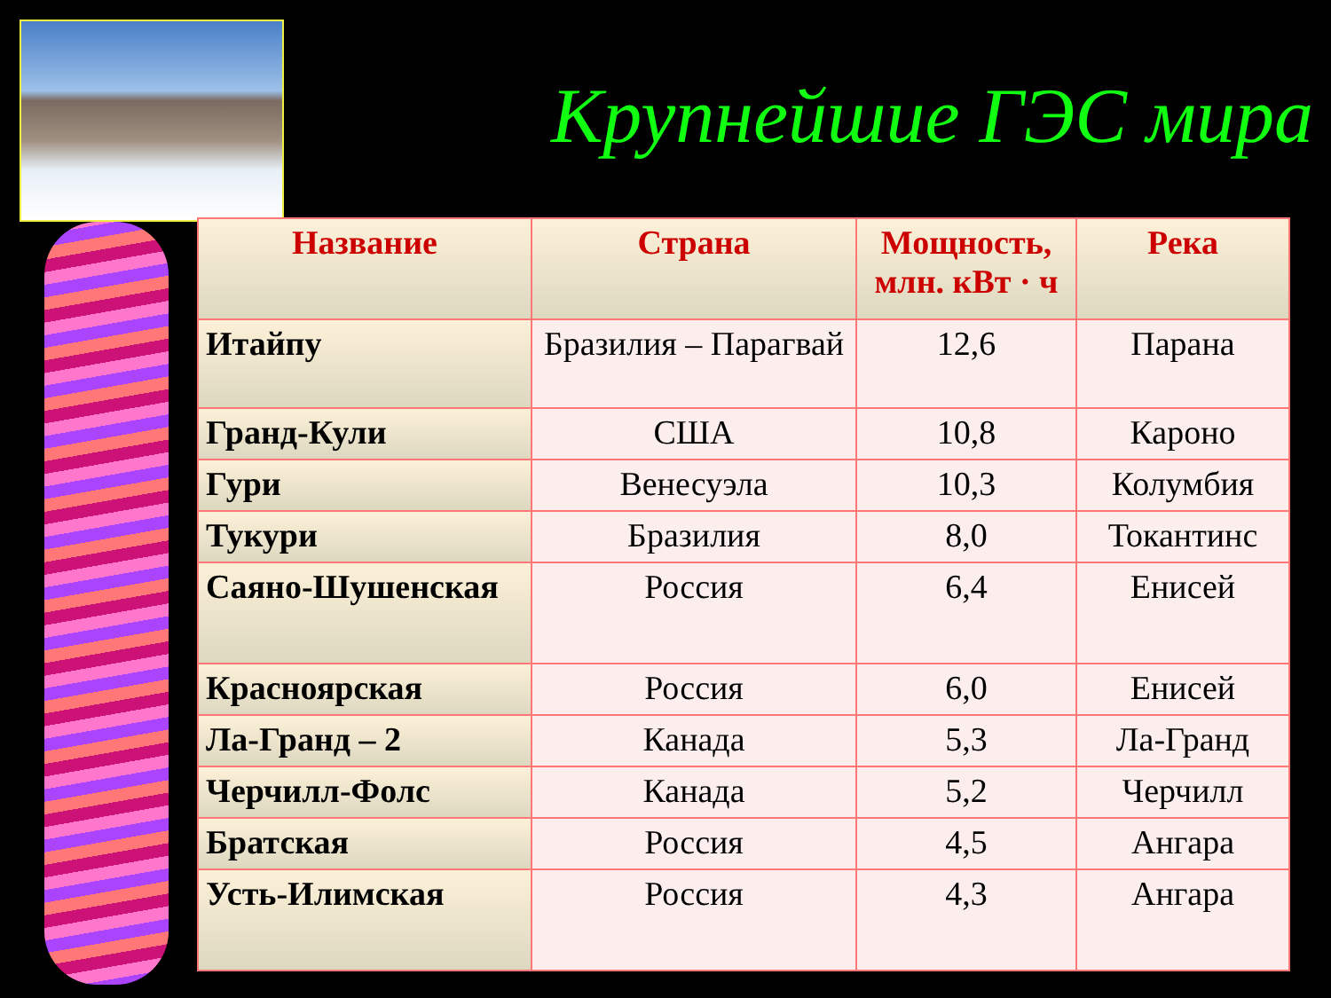Крупнейшие ГЭС мира
| Название | Страна | Мощность, млн. кВт · ч | Река |
| --- | --- | --- | --- |
| Итайпу | Бразилия – Парагвай | 12,6 | Парана |
| Гранд-Кули | США | 10,8 | Кароно |
| Гури | Венесуэла | 10,3 | Колумбия |
| Тукури | Бразилия | 8,0 | Токантинс |
| Саяно-Шушенская | Россия | 6,4 | Енисей |
| Красноярская | Россия | 6,0 | Енисей |
| Ла-Гранд – 2 | Канада | 5,3 | Ла-Гранд |
| Черчилл-Фолс | Канада | 5,2 | Черчилл |
| Братская | Россия | 4,5 | Ангара |
| Усть-Илимская | Россия | 4,3 | Ангара |